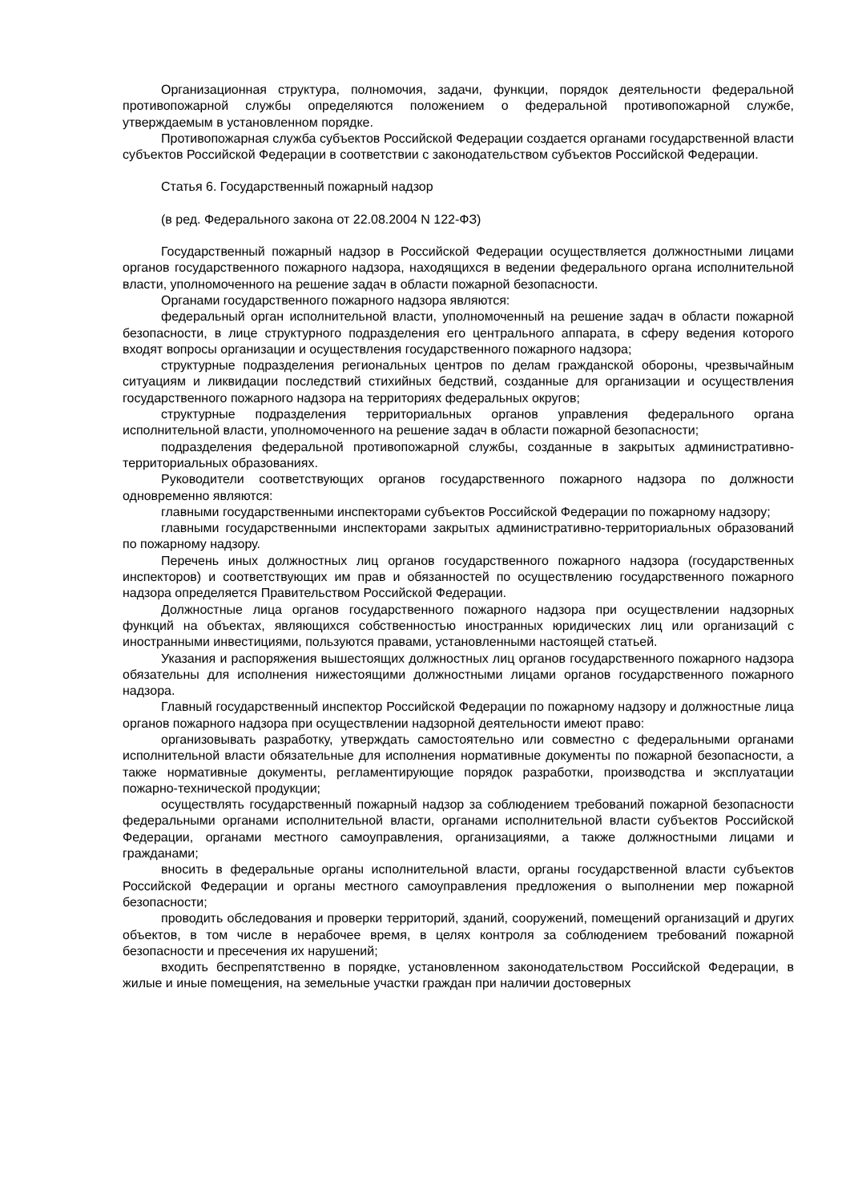Организационная структура, полномочия, задачи, функции, порядок деятельности федеральной противопожарной службы определяются положением о федеральной противопожарной службе, утверждаемым в установленном порядке.
Противопожарная служба субъектов Российской Федерации создается органами государственной власти субъектов Российской Федерации в соответствии с законодательством субъектов Российской Федерации.
Статья 6. Государственный пожарный надзор
(в ред. Федерального закона от 22.08.2004 N 122-ФЗ)
Государственный пожарный надзор в Российской Федерации осуществляется должностными лицами органов государственного пожарного надзора, находящихся в ведении федерального органа исполнительной власти, уполномоченного на решение задач в области пожарной безопасности.
Органами государственного пожарного надзора являются:
федеральный орган исполнительной власти, уполномоченный на решение задач в области пожарной безопасности, в лице структурного подразделения его центрального аппарата, в сферу ведения которого входят вопросы организации и осуществления государственного пожарного надзора;
структурные подразделения региональных центров по делам гражданской обороны, чрезвычайным ситуациям и ликвидации последствий стихийных бедствий, созданные для организации и осуществления государственного пожарного надзора на территориях федеральных округов;
структурные подразделения территориальных органов управления федерального органа исполнительной власти, уполномоченного на решение задач в области пожарной безопасности;
подразделения федеральной противопожарной службы, созданные в закрытых административно-территориальных образованиях.
Руководители соответствующих органов государственного пожарного надзора по должности одновременно являются:
главными государственными инспекторами субъектов Российской Федерации по пожарному надзору;
главными государственными инспекторами закрытых административно-территориальных образований по пожарному надзору.
Перечень иных должностных лиц органов государственного пожарного надзора (государственных инспекторов) и соответствующих им прав и обязанностей по осуществлению государственного пожарного надзора определяется Правительством Российской Федерации.
Должностные лица органов государственного пожарного надзора при осуществлении надзорных функций на объектах, являющихся собственностью иностранных юридических лиц или организаций с иностранными инвестициями, пользуются правами, установленными настоящей статьей.
Указания и распоряжения вышестоящих должностных лиц органов государственного пожарного надзора обязательны для исполнения нижестоящими должностными лицами органов государственного пожарного надзора.
Главный государственный инспектор Российской Федерации по пожарному надзору и должностные лица органов пожарного надзора при осуществлении надзорной деятельности имеют право:
организовывать разработку, утверждать самостоятельно или совместно с федеральными органами исполнительной власти обязательные для исполнения нормативные документы по пожарной безопасности, а также нормативные документы, регламентирующие порядок разработки, производства и эксплуатации пожарно-технической продукции;
осуществлять государственный пожарный надзор за соблюдением требований пожарной безопасности федеральными органами исполнительной власти, органами исполнительной власти субъектов Российской Федерации, органами местного самоуправления, организациями, а также должностными лицами и гражданами;
вносить в федеральные органы исполнительной власти, органы государственной власти субъектов Российской Федерации и органы местного самоуправления предложения о выполнении мер пожарной безопасности;
проводить обследования и проверки территорий, зданий, сооружений, помещений организаций и других объектов, в том числе в нерабочее время, в целях контроля за соблюдением требований пожарной безопасности и пресечения их нарушений;
входить беспрепятственно в порядке, установленном законодательством Российской Федерации, в жилые и иные помещения, на земельные участки граждан при наличии достоверных